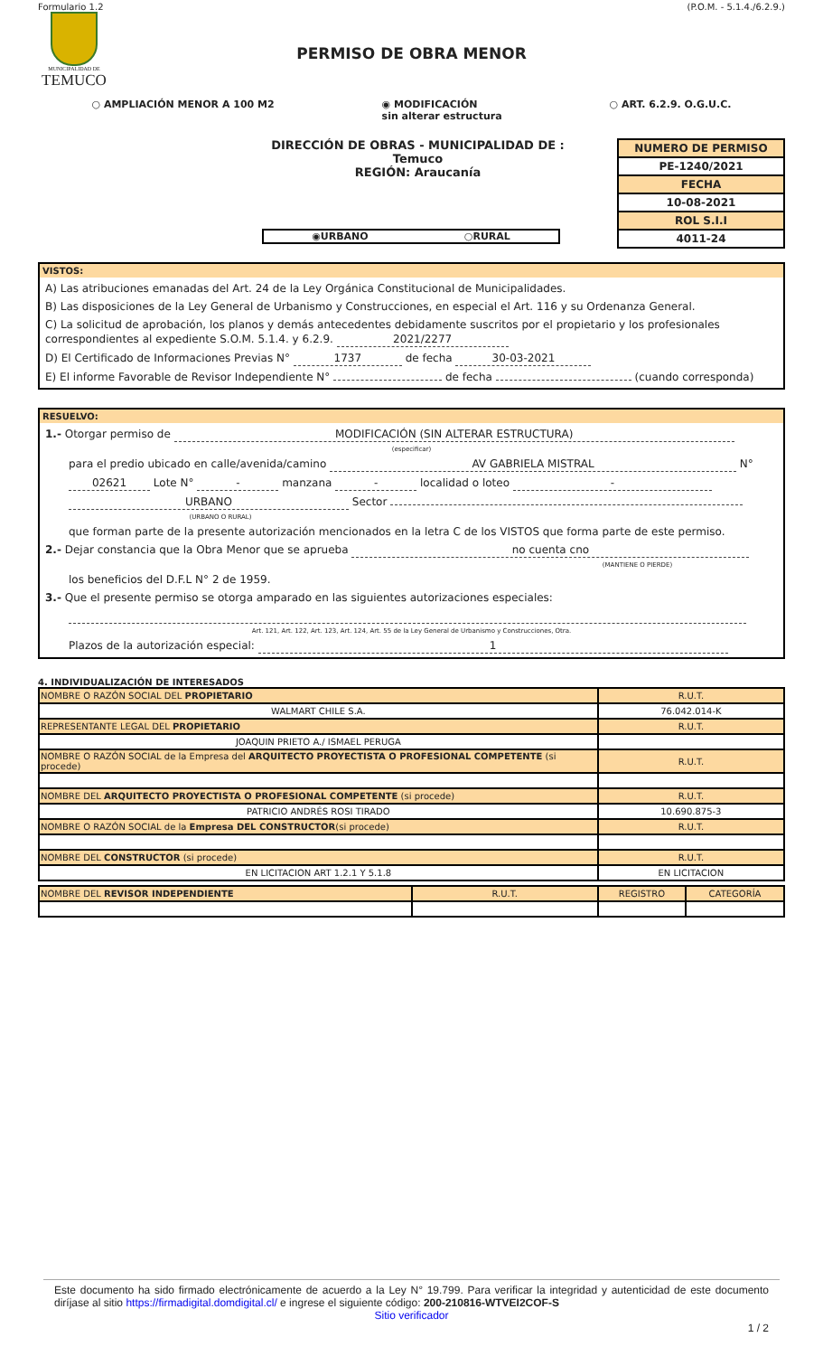Formulario 1.2 (P.O.M. - 5.1.4./6.2.9.)
MUNICIPALIDAD DE
TEMUCO
PERMISO DE OBRA MENOR
○ AMPLIACIÓN MENOR A 100 M2 ◉ MODIFICACIÓN
sin alterar estructura ○ ART. 6.2.9. O.G.U.C.
DIRECCIÓN DE OBRAS - MUNICIPALIDAD DE :
Temuco
REGIÓN: Araucanía
| NUMERO DE PERMISO |
| PE-1240/2021 |
| FECHA |
| 10-08-2021 |
| ROL S.I.I |
| 4011-24 |
◉URBANO ○RURAL
VISTOS:
A) Las atribuciones emanadas del Art. 24 de la Ley Orgánica Constitucional de Municipalidades.
B) Las disposiciones de la Ley General de Urbanismo y Construcciones, en especial el Art. 116 y su Ordenanza General.
C) La solicitud de aprobación, los planos y demás antecedentes debidamente suscritos por el propietario y los profesionales correspondientes al expediente S.O.M. 5.1.4. y 6.2.9. 2021/2277
D) El Certificado de Informaciones Previas N° 1737 de fecha 30-03-2021
E) El informe Favorable de Revisor Independiente N° de fecha (cuando corresponda)
RESUELVO:
1.- Otorgar permiso de MODIFICACIÓN (SIN ALTERAR ESTRUCTURA)
(especificar)
para el predio ubicado en calle/avenida/camino AV GABRIELA MISTRAL N°
02621 Lote N° - manzana - localidad o loteo -
URBANO Sector
(URBANO O RURAL)
que forman parte de la presente autorización mencionados en la letra C de los VISTOS que forma parte de este permiso.
2.- Dejar constancia que la Obra Menor que se aprueba no cuenta cno
(MANTIENE O PIERDE)
los beneficios del D.F.L N° 2 de 1959.
3.- Que el presente permiso se otorga amparado en las siguientes autorizaciones especiales:
Art. 121, Art. 122, Art. 123, Art. 124, Art. 55 de la Ley General de Urbanismo y Construcciones, Otra.
Plazos de la autorización especial: 1
4. INDIVIDUALIZACIÓN DE INTERESADOS
| NOMBRE O RAZÓN SOCIAL DEL PROPIETARIO | R.U.T. |
| WALMART CHILE S.A. | 76.042.014-K |
| REPRESENTANTE LEGAL DEL PROPIETARIO | R.U.T. |
| JOAQUIN PRIETO A./ ISMAEL PERUGA | |
| NOMBRE O RAZÓN SOCIAL de la Empresa del ARQUITECTO PROYECTISTA O PROFESIONAL COMPETENTE (si procede) | R.U.T. |
| NOMBRE DEL ARQUITECTO PROYECTISTA O PROFESIONAL COMPETENTE (si procede) | R.U.T. |
| PATRICIO ANDRÉS ROSI TIRADO | 10.690.875-3 |
| NOMBRE O RAZÓN SOCIAL de la Empresa DEL CONSTRUCTOR (si procede) | R.U.T. |
| NOMBRE DEL CONSTRUCTOR (si procede) | R.U.T. |
| EN LICITACION ART 1.2.1 Y 5.1.8 | EN LICITACION |
| NOMBRE DEL REVISOR INDEPENDIENTE | R.U.T. | REGISTRO | CATEGORÍA |
Este documento ha sido firmado electrónicamente de acuerdo a la Ley N° 19.799. Para verificar la integridad y autenticidad de este documento diríjase al sitio https://firmadigital.domdigital.cl/ e ingrese el siguiente código: 200-210816-WTVEI2COF-S
Sitio verificador
1 / 2